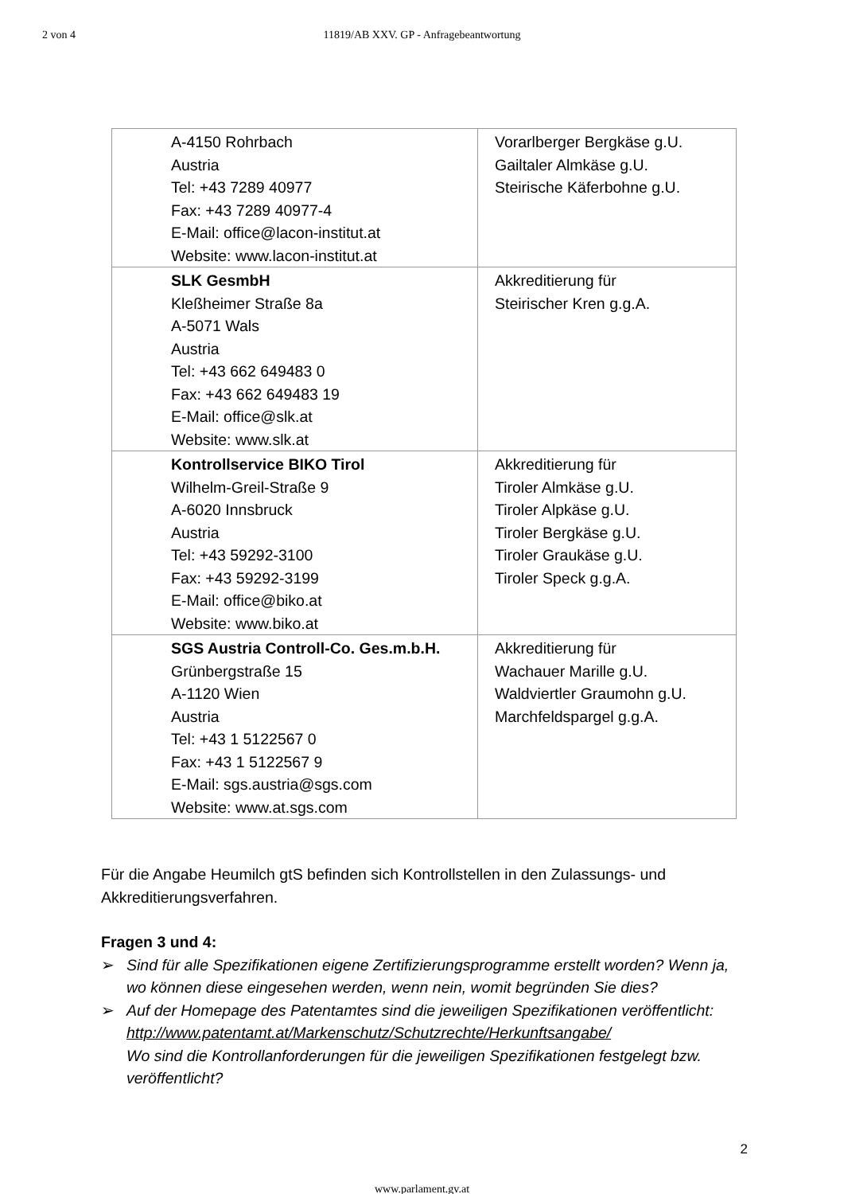2 von 4
11819/AB XXV. GP - Anfragebeantwortung
| A-4150 Rohrbach Austria Tel: +43 7289 40977 Fax: +43 7289 40977-4 E-Mail: office@lacon-institut.at Website: www.lacon-institut.at | Vorarlberger Bergkäse g.U. Gailtaler Almkäse g.U. Steirische Käferbohne g.U. |
| SLK GesmbH Kleßheimer Straße 8a A-5071 Wals Austria Tel: +43 662 649483 0 Fax: +43 662 649483 19 E-Mail: office@slk.at Website: www.slk.at | Akkreditierung für Steirischer Kren g.g.A. |
| Kontrollservice BIKO Tirol Wilhelm-Greil-Straße 9 A-6020 Innsbruck Austria Tel: +43 59292-3100 Fax: +43 59292-3199 E-Mail: office@biko.at Website: www.biko.at | Akkreditierung für Tiroler Almkäse g.U. Tiroler Alpkäse g.U. Tiroler Bergkäse g.U. Tiroler Graukäse g.U. Tiroler Speck g.g.A. |
| SGS Austria Controll-Co. Ges.m.b.H. Grünbergstraße 15 A-1120 Wien Austria Tel: +43 1 5122567 0 Fax: +43 1 5122567 9 E-Mail: sgs.austria@sgs.com Website: www.at.sgs.com | Akkreditierung für Wachauer Marille g.U. Waldviertler Graumohn g.U. Marchfeldspargel g.g.A. |
Für die Angabe Heumilch gtS befinden sich Kontrollstellen in den Zulassungs- und Akkreditierungsverfahren.
Fragen 3 und 4:
➢ Sind für alle Spezifikationen eigene Zertifizierungsprogramme erstellt worden? Wenn ja, wo können diese eingesehen werden, wenn nein, womit begründen Sie dies?
➢ Auf der Homepage des Patentamtes sind die jeweiligen Spezifikationen veröffentlicht:
http://www.patentamt.at/Markenschutz/Schutzrechte/Herkunftsangabe/
Wo sind die Kontrollanforderungen für die jeweiligen Spezifikationen festgelegt bzw. veröffentlicht?
2
www.parlament.gv.at